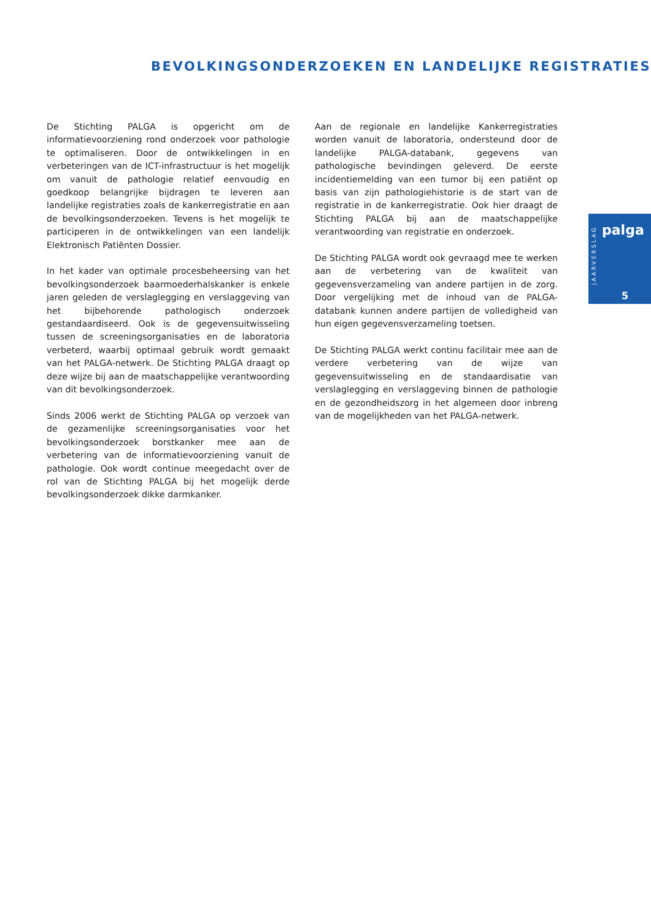BEVOLKINGSONDERZOEKEN EN LANDELIJKE REGISTRATIES
De Stichting PALGA is opgericht om de informatievoorziening rond onderzoek voor pathologie te optimaliseren. Door de ontwikkelingen in en verbeteringen van de ICT-infrastructuur is het mogelijk om vanuit de pathologie relatief eenvoudig en goedkoop belangrijke bijdragen te leveren aan landelijke registraties zoals de kankerregistratie en aan de bevolkingsonderzoeken. Tevens is het mogelijk te participeren in de ontwikkelingen van een landelijk Elektronisch Patiënten Dossier.
In het kader van optimale procesbeheersing van het bevolkingsonderzoek baarmoederhalskanker is enkele jaren geleden de verslaglegging en verslaggeving van het bijbehorende pathologisch onderzoek gestandaardiseerd. Ook is de gegevensuitwisseling tussen de screeningsorganisaties en de laboratoria verbeterd, waarbij optimaal gebruik wordt gemaakt van het PALGA-netwerk. De Stichting PALGA draagt op deze wijze bij aan de maatschappelijke verantwoording van dit bevolkingsonderzoek.
Sinds 2006 werkt de Stichting PALGA op verzoek van de gezamenlijke screeningsorganisaties voor het bevolkingsonderzoek borstkanker mee aan de verbetering van de informatievoorziening vanuit de pathologie. Ook wordt continue meegedacht over de rol van de Stichting PALGA bij het mogelijk derde bevolkingsonderzoek dikke darmkanker.
Aan de regionale en landelijke Kankerregistraties worden vanuit de laboratoria, ondersteund door de landelijke PALGA-databank, gegevens van pathologische bevindingen geleverd. De eerste incidentiemelding van een tumor bij een patiënt op basis van zijn pathologiehistorie is de start van de registratie in de kankerregistratie. Ook hier draagt de Stichting PALGA bij aan de maatschappelijke verantwoording van registratie en onderzoek.
De Stichting PALGA wordt ook gevraagd mee te werken aan de verbetering van de kwaliteit van gegevensverzameling van andere partijen in de zorg. Door vergelijking met de inhoud van de PALGA-databank kunnen andere partijen de volledigheid van hun eigen gegevensverzameling toetsen.
De Stichting PALGA werkt continu facilitair mee aan de verdere verbetering van de wijze van gegevensuitwisseling en de standaardisatie van verslaglegging en verslaggeving binnen de pathologie en de gezondheidszorg in het algemeen door inbreng van de mogelijkheden van het PALGA-netwerk.
JAARVERSLAG
palga
5